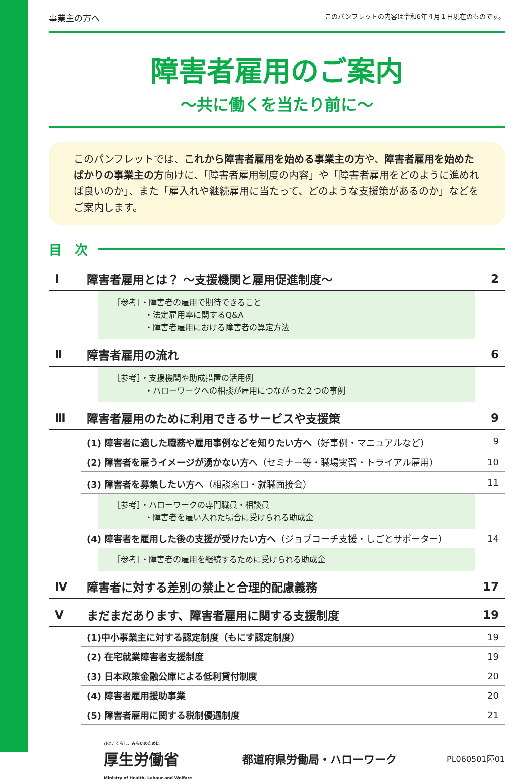事業主の方へ このパンフレットの内容は令和6年４月１日現在のものです。
障害者雇用のご案内
～共に働くを当たり前に～
このパンフレットでは、これから障害者雇用を始める事業主の方や、障害者雇用を始めたばかりの事業主の方向けに、「障害者雇用制度の内容」や「障害者雇用をどのように進めれば良いのか」、また「雇入れや継続雇用に当たって、どのような支援策があるのか」などをご案内します。
目　次
| Ⅰ | 障害者雇用とは？ ～支援機関と雇用促進制度～ | | 2 |
| | | ［参考］・障害者の雇用で期待できること ・法定雇用率に関するQ&A ・障害者雇用における障害者の算定方法 | |
| Ⅱ | 障害者雇用の流れ | | 6 |
| | | ［参考］・支援機関や助成措置の活用例 ・ハローワークへの相談が雇用につながった２つの事例 | |
| Ⅲ | 障害者雇用のために利用できるサービスや支援策 | | 9 |
| | (1) 障害者に適した職務や雇用事例などを知りたい方へ （好事例・マニュアルなど） | | 9 |
| | (2) 障害者を雇うイメージが湧かない方へ （セミナー等・職場実習・トライアル雇用） | | 10 |
| | (3) 障害者を募集したい方へ （相談窓口・就職面接会） | | 11 |
| | | ［参考］・ハローワークの専門職員・相談員 ・障害者を雇い入れた場合に受けられる助成金 | |
| | (4) 障害者を雇用した後の支援が受けたい方へ （ジョブコーチ支援・しごとサポーター） | | 14 |
| | | ［参考］・障害者の雇用を継続するために受けられる助成金 | |
| Ⅳ | 障害者に対する差別の禁止と合理的配慮義務 | | 17 |
| Ⅴ | まだまだあります、障害者雇用に関する支援制度 | | 19 |
| | (1)中小事業主に対する認定制度（もにす認定制度） | | 19 |
| | (2) 在宅就業障害者支援制度 | | 19 |
| | (3) 日本政策金融公庫による低利貸付制度 | | 20 |
| | (4) 障害者雇用援助事業 | | 20 |
| | (5) 障害者雇用に関する税制優遇制度 | | 21 |
ひと、くらし、みらいのために
厚生労働省
Ministry of Health, Labour and Welfare
都道府県労働局・ハローワーク
PL060501障01